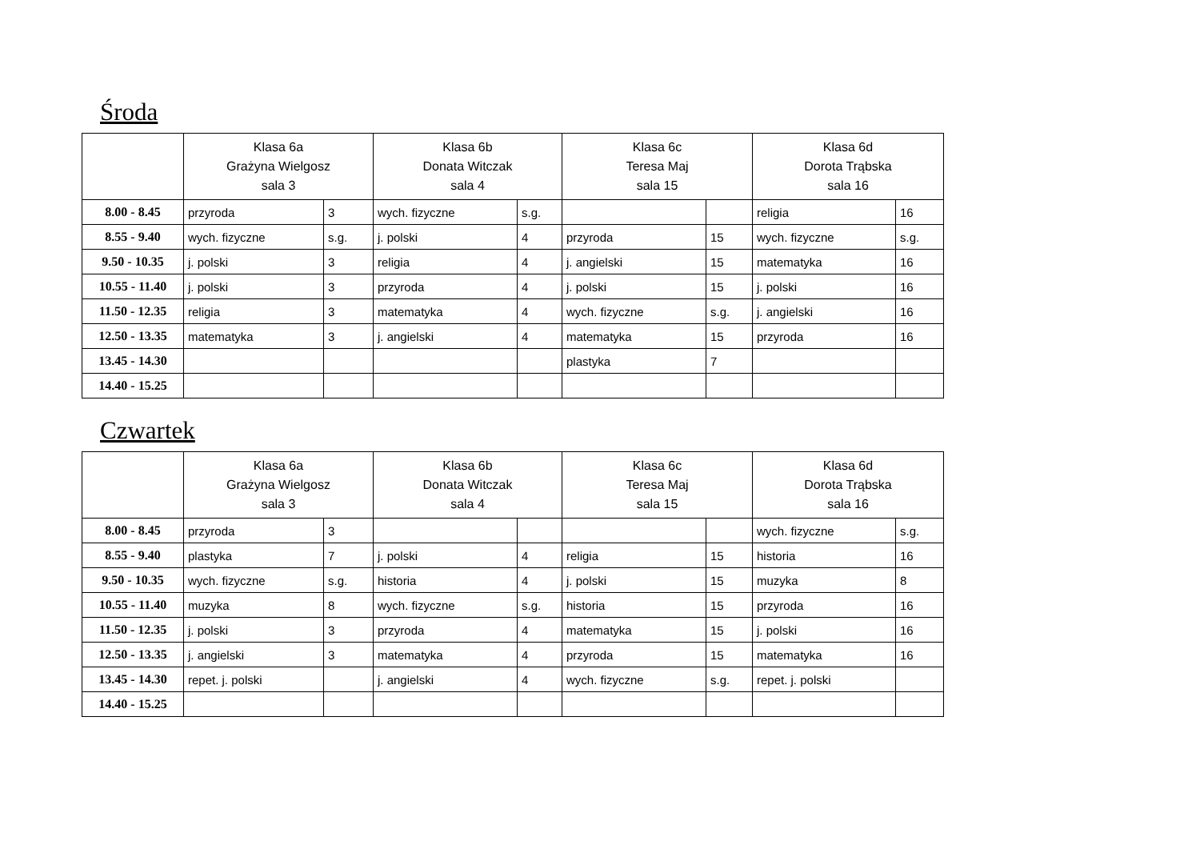Środa
| | Klasa 6a Grażyna Wielgosz sala 3 | | Klasa 6b Donata Witczak sala 4 | | Klasa 6c Teresa Maj sala 15 | | Klasa 6d Dorota Trąbska sala 16 | |
| --- | --- | --- | --- | --- | --- | --- | --- | --- |
| 8.00 - 8.45 | przyroda | 3 | wych. fizyczne | s.g. | | | religia | 16 |
| 8.55 - 9.40 | wych. fizyczne | s.g. | j. polski | 4 | przyroda | 15 | wych. fizyczne | s.g. |
| 9.50 - 10.35 | j. polski | 3 | religia | 4 | j. angielski | 15 | matematyka | 16 |
| 10.55 - 11.40 | j. polski | 3 | przyroda | 4 | j. polski | 15 | j. polski | 16 |
| 11.50 - 12.35 | religia | 3 | matematyka | 4 | wych. fizyczne | s.g. | j. angielski | 16 |
| 12.50 - 13.35 | matematyka | 3 | j. angielski | 4 | matematyka | 15 | przyroda | 16 |
| 13.45 - 14.30 | | | | | plastyka | 7 | | |
| 14.40 - 15.25 | | | | | | | | |
Czwartek
| | Klasa 6a Grażyna Wielgosz sala 3 | | Klasa 6b Donata Witczak sala 4 | | Klasa 6c Teresa Maj sala 15 | | Klasa 6d Dorota Trąbska sala 16 | |
| --- | --- | --- | --- | --- | --- | --- | --- | --- |
| 8.00 - 8.45 | przyroda | 3 | | | | | wych. fizyczne | s.g. |
| 8.55 - 9.40 | plastyka | 7 | j. polski | 4 | religia | 15 | historia | 16 |
| 9.50 - 10.35 | wych. fizyczne | s.g. | historia | 4 | j. polski | 15 | muzyka | 8 |
| 10.55 - 11.40 | muzyka | 8 | wych. fizyczne | s.g. | historia | 15 | przyroda | 16 |
| 11.50 - 12.35 | j. polski | 3 | przyroda | 4 | matematyka | 15 | j. polski | 16 |
| 12.50 - 13.35 | j. angielski | 3 | matematyka | 4 | przyroda | 15 | matematyka | 16 |
| 13.45 - 14.30 | repet. j. polski | | j. angielski | 4 | wych. fizyczne | s.g. | repet. j. polski | |
| 14.40 - 15.25 | | | | | | | | |